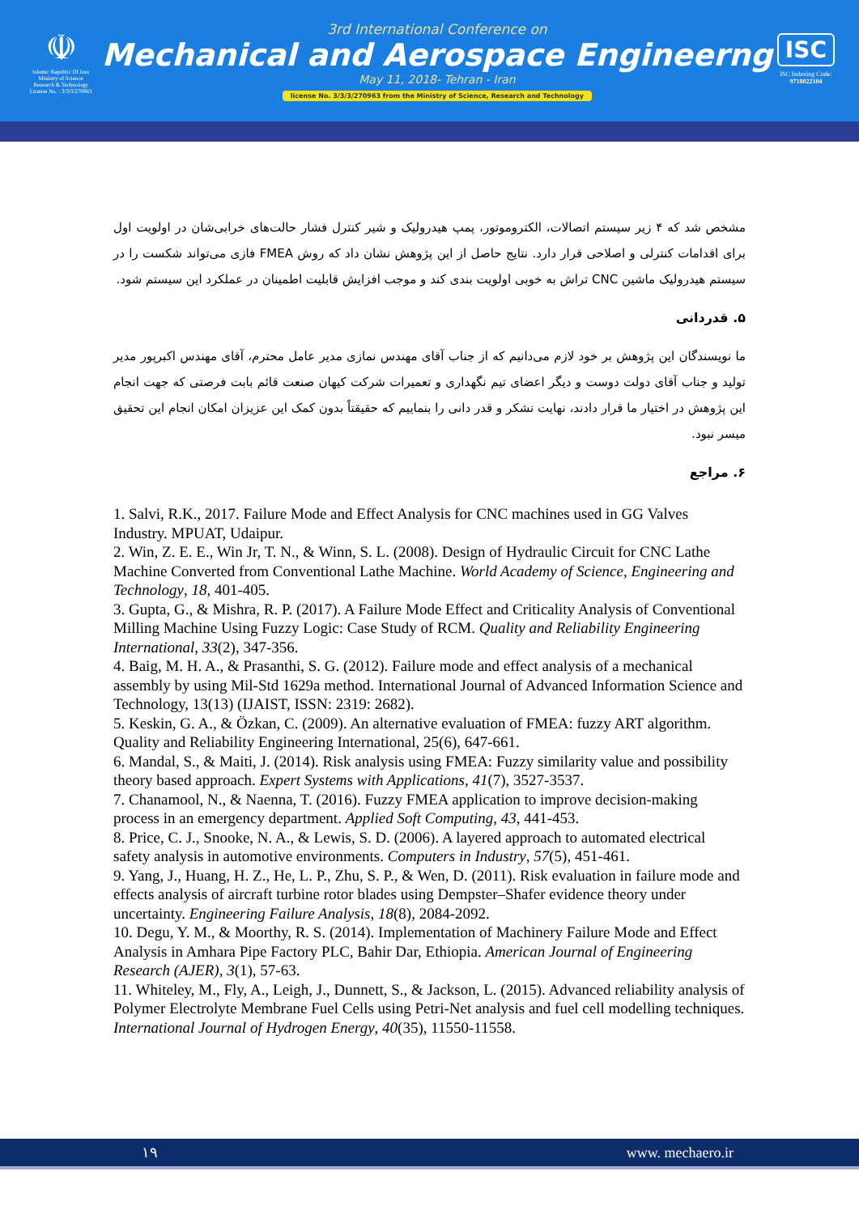☫
Islamic Republic Of Iran
Ministry of Science
Research & Technology
License No. : 3/3/3/270963
3rd International Conference on
Mechanical and Aerospace Engineerng
May 11, 2018- Tehran - Iran
license No. 3/3/3/270963 from the Ministry of Science, Research and Technology
ISC
ISC Indexing Code:
9718022104
مشخص شد که ۴ زیر سیستم اتصالات، الکتروموتور، پمپ هیدرولیک و شیر کنترل فشار حالت‌های خرابی‌شان در اولویت اول برای اقدامات کنترلی و اصلاحی قرار دارد. نتایج حاصل از این پژوهش نشان داد که روش FMEA فازی می‌تواند شکست را در سیستم هیدرولیک ماشین CNC تراش به خوبی اولویت بندی کند و موجب افزایش قابلیت اطمینان در عملکرد این سیستم شود.
۵. قدردانی
ما نویسندگان این پژوهش بر خود لازم می‌دانیم که از جناب آقای مهندس نمازی مدیر عامل محترم، آقای مهندس اکبرپور مدیر تولید و جناب آقای دولت دوست و دیگر اعضای تیم نگهداری و تعمیرات شرکت کیهان صنعت قائم بابت فرصتی که جهت انجام این پژوهش در اختیار ما قرار دادند، نهایت تشکر و قدر دانی را بنماییم که حقیقتاً بدون کمک این عزیزان امکان انجام این تحقیق میسر نبود.
۶. مراجع
1. Salvi, R.K., 2017. Failure Mode and Effect Analysis for CNC machines used in GG Valves Industry. MPUAT, Udaipur.
2. Win, Z. E. E., Win Jr, T. N., & Winn, S. L. (2008). Design of Hydraulic Circuit for CNC Lathe Machine Converted from Conventional Lathe Machine. World Academy of Science, Engineering and Technology, 18, 401-405.
3. Gupta, G., & Mishra, R. P. (2017). A Failure Mode Effect and Criticality Analysis of Conventional Milling Machine Using Fuzzy Logic: Case Study of RCM. Quality and Reliability Engineering International, 33(2), 347-356.
4. Baig, M. H. A., & Prasanthi, S. G. (2012). Failure mode and effect analysis of a mechanical assembly by using Mil-Std 1629a method. International Journal of Advanced Information Science and Technology, 13(13) (IJAIST, ISSN: 2319: 2682).
5. Keskin, G. A., & Özkan, C. (2009). An alternative evaluation of FMEA: fuzzy ART algorithm. Quality and Reliability Engineering International, 25(6), 647-661.
6. Mandal, S., & Maiti, J. (2014). Risk analysis using FMEA: Fuzzy similarity value and possibility theory based approach. Expert Systems with Applications, 41(7), 3527-3537.
7. Chanamool, N., & Naenna, T. (2016). Fuzzy FMEA application to improve decision-making process in an emergency department. Applied Soft Computing, 43, 441-453.
8. Price, C. J., Snooke, N. A., & Lewis, S. D. (2006). A layered approach to automated electrical safety analysis in automotive environments. Computers in Industry, 57(5), 451-461.
9. Yang, J., Huang, H. Z., He, L. P., Zhu, S. P., & Wen, D. (2011). Risk evaluation in failure mode and effects analysis of aircraft turbine rotor blades using Dempster–Shafer evidence theory under uncertainty. Engineering Failure Analysis, 18(8), 2084-2092.
10. Degu, Y. M., & Moorthy, R. S. (2014). Implementation of Machinery Failure Mode and Effect Analysis in Amhara Pipe Factory PLC, Bahir Dar, Ethiopia. American Journal of Engineering Research (AJER), 3(1), 57-63.
11. Whiteley, M., Fly, A., Leigh, J., Dunnett, S., & Jackson, L. (2015). Advanced reliability analysis of Polymer Electrolyte Membrane Fuel Cells using Petri-Net analysis and fuel cell modelling techniques. International Journal of Hydrogen Energy, 40(35), 11550-11558.
۱۹ www. mechaero.ir